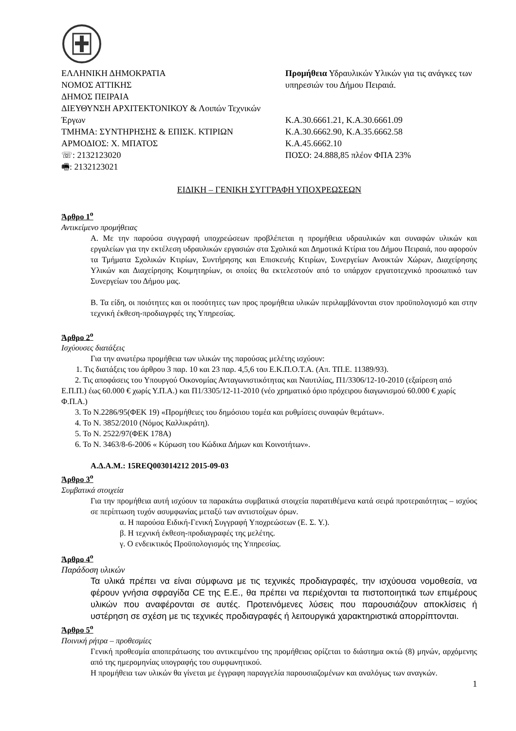ΕΛΛΗΝΙΚΗ ΔΗΜΟΚΡΑΤΙΑ
ΝΟΜΟΣ ΑΤΤΙΚΗΣ
ΔΗΜΟΣ ΠΕΙΡΑΙΑ
ΔΙΕΥΘΥΝΣΗ ΑΡΧΙΤΕΚΤΟΝΙΚΟΥ & Λοιπών Τεχνικών Έργων
ΤΜΗΜΑ: ΣΥΝΤΗΡΗΣΗΣ & ΕΠΙΣΚ. ΚΤΙΡΙΩΝ
ΑΡΜΟΔΙΟΣ: Χ. ΜΠΑΤΟΣ
☏: 2132123020
🖷: 2132123021
Προμήθεια Υδραυλικών Υλικών για τις ανάγκες των υπηρεσιών του Δήμου Πειραιά.
Κ.Α.30.6661.21, Κ.Α.30.6661.09
Κ.Α.30.6662.90, Κ.Α.35.6662.58
Κ.Α.45.6662.10
ΠΟΣΟ: 24.888,85 πλέον ΦΠΑ 23%
ΕΙΔΙΚΗ – ΓΕΝΙΚΗ ΣΥΓΓΡΑΦΗ ΥΠΟΧΡΕΩΣΕΩΝ
Άρθρο 1<sup>ο</sup>
Αντικείμενο προμήθειας
Α. Με την παρούσα συγγραφή υποχρεώσεων προβλέπεται η προμήθεια υδραυλικών και συναφών υλικών και εργαλείων για την εκτέλεση υδραυλικών εργασιών στα Σχολικά και Δημοτικά Κτίρια του Δήμου Πειραιά, που αφορούν τα Τμήματα Σχολικών Κτιρίων, Συντήρησης και Επισκευής Κτιρίων, Συνεργείων Ανοικτών Χώρων, Διαχείρησης Υλικών και Διαχείρησης Κοιμητηρίων, οι οποίες θα εκτελεστούν από το υπάρχον εργατοτεχνικό προσωπικό των Συνεργείων του Δήμου μας.
Β. Τα είδη, οι ποιότητες και οι ποσότητες των προς προμήθεια υλικών περιλαμβάνονται στον προϋπολογισμό και στην τεχνική έκθεση-προδιαγρφές της Υπηρεσίας.
Άρθρο 2<sup>ο</sup>
Ισχύουσες διατάξεις
Για την ανωτέρω προμήθεια των υλικών της παρούσας μελέτης ισχύουν:
1. Τις διατάξεις του άρθρου 3 παρ. 10 και 23 παρ. 4,5,6 του Ε.Κ.Π.Ο.Τ.Α. (Απ. ΤΠ.Ε. 11389/93).
2. Τις αποφάσεις του Υπουργού Οικονομίας Ανταγωνιστικότητας και Ναυτιλίας, Π1/3306/12-10-2010 (εξαίρεση από Ε.Π.Π.) έως 60.000 € χωρίς Υ.Π.Α.) και Π1/3305/12-11-2010 (νέο χρηματικό όριο πρόχειρου διαγωνισμού 60.000 € χωρίς Φ.Π.Α.)
3. Το Ν.2286/95(ΦΕΚ 19) «Προμήθειες του δημόσιου τομέα και ρυθμίσεις συναφών θεμάτων».
4. Το Ν. 3852/2010 (Νόμος Καλλικράτη).
5. Το Ν. 2522/97(ΦΕΚ 178Α)
6. Το Ν. 3463/8-6-2006 « Κύρωση του Κώδικα Δήμων και Κοινοτήτων».
Α.Δ.Α.Μ.: 15REQ003014212 2015-09-03
Άρθρο 3<sup>ο</sup>
Συμβατικά στοιχεία
Για την προμήθεια αυτή ισχύουν τα παρακάτω συμβατικά στοιχεία παρατιθέμενα κατά σειρά προτεραιότητας – ισχύος σε περίπτωση τυχόν ασυμφωνίας μεταξύ των αντιστοίχων όρων.
α. Η παρούσα Ειδική-Γενική Συγγραφή Υποχρεώσεων (Ε. Σ. Υ.).
β. Η τεχνική έκθεση-προδιαγραφές της μελέτης.
γ. Ο ενδεικτικός Προϋπολογισμός της Υπηρεσίας.
Άρθρο 4<sup>ο</sup>
Παράδοση υλικών
Τα υλικά πρέπει να είναι σύμφωνα με τις τεχνικές προδιαγραφές, την ισχύουσα νομοθεσία, να φέρουν γνήσια σφραγίδα CE της Ε.Ε., θα πρέπει να περιέχονται τα πιστοποιητικά των επιμέρους υλικών που αναφέρονται σε αυτές. Προτεινόμενες λύσεις που παρουσιάζουν αποκλίσεις ή υστέρηση σε σχέση με τις τεχνικές προδιαγραφές ή λειτουργικά χαρακτηριστικά απορρίπτονται.
Άρθρο 5<sup>ο</sup>
Ποινική ρήτρα – προθεσμίες
Γενική προθεσμία αποπεράτωσης του αντικειμένου της προμήθειας ορίζεται το διάστημα οκτώ (8) μηνών, αρχόμενης από της ημερομηνίας υπογραφής του συμφωνητικού.
Η προμήθεια των υλικών θα γίνεται με έγγραφη παραγγελία παρουσιαζομένων και αναλόγως των αναγκών.
1